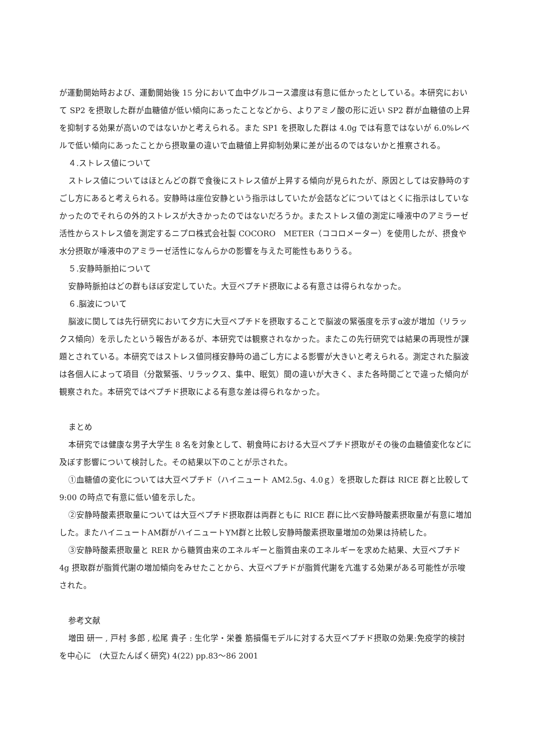が運動開始時および、運動開始後 15 分において血中グルコース濃度は有意に低かったとしている。本研究において SP2 を摂取した群が血糖値が低い傾向にあったことなどから、よりアミノ酸の形に近い SP2 群が血糖値の上昇を抑制する効果が高いのではないかと考えられる。また SP1 を摂取した群は 4.0g では有意ではないが 6.0%レベルで低い傾向にあったことから摂取量の違いで血糖値上昇抑制効果に差が出るのではないかと推察される。
４.ストレス値について
ストレス値についてはほとんどの群で食後にストレス値が上昇する傾向が見られたが、原因としては安静時のすごし方にあると考えられる。安静時は座位安静という指示はしていたが会話などについてはとくに指示はしていなかったのでそれらの外的ストレスが大きかったのではないだろうか。またストレス値の測定に唾液中のアミラーゼ活性からストレス値を測定するニプロ株式会社製 COCORO　METER（ココロメーター）を使用したが、摂食や水分摂取が唾液中のアミラーゼ活性になんらかの影響を与えた可能性もありうる。
５.安静時脈拍について
安静時脈拍はどの群もほぼ安定していた。大豆ペプチド摂取による有意さは得られなかった。
６.脳波について
脳波に関しては先行研究において夕方に大豆ペプチドを摂取することで脳波の緊張度を示すα波が増加（リラックス傾向）を示したという報告があるが、本研究では観察されなかった。またこの先行研究では結果の再現性が課題とされている。本研究ではストレス値同様安静時の過ごし方による影響が大きいと考えられる。測定された脳波は各個人によって項目（分散緊張、リラックス、集中、眠気）間の違いが大きく、また各時間ごとで違った傾向が観察された。本研究ではペプチド摂取による有意な差は得られなかった。
まとめ
本研究では健康な男子大学生 8 名を対象として、朝食時における大豆ペプチド摂取がその後の血糖値変化などに及ぼす影響について検討した。その結果以下のことが示された。
①血糖値の変化については大豆ペプチド（ハイニュート AM2.5g、4.0ｇ）を摂取した群は RICE 群と比較して 9:00 の時点で有意に低い値を示した。
②安静時酸素摂取量については大豆ペプチド摂取群は両群ともに RICE 群に比べ安静時酸素摂取量が有意に増加した。またハイニュートAM群がハイニュートYM群と比較し安静時酸素摂取量増加の効果は持続した。
③安静時酸素摂取量と RER から糖質由来のエネルギーと脂質由来のエネルギーを求めた結果、大豆ペプチド 4g 摂取群が脂質代謝の増加傾向をみせたことから、大豆ペプチドが脂質代謝を亢進する効果がある可能性が示唆された。
参考文献
増田 研一 , 戸村 多郎 , 松尾 貴子 : 生化学・栄養 筋損傷モデルに対する大豆ペプチド摂取の効果:免疫学的検討を中心に　(大豆たんぱく研究) 4(22) pp.83〜86 2001